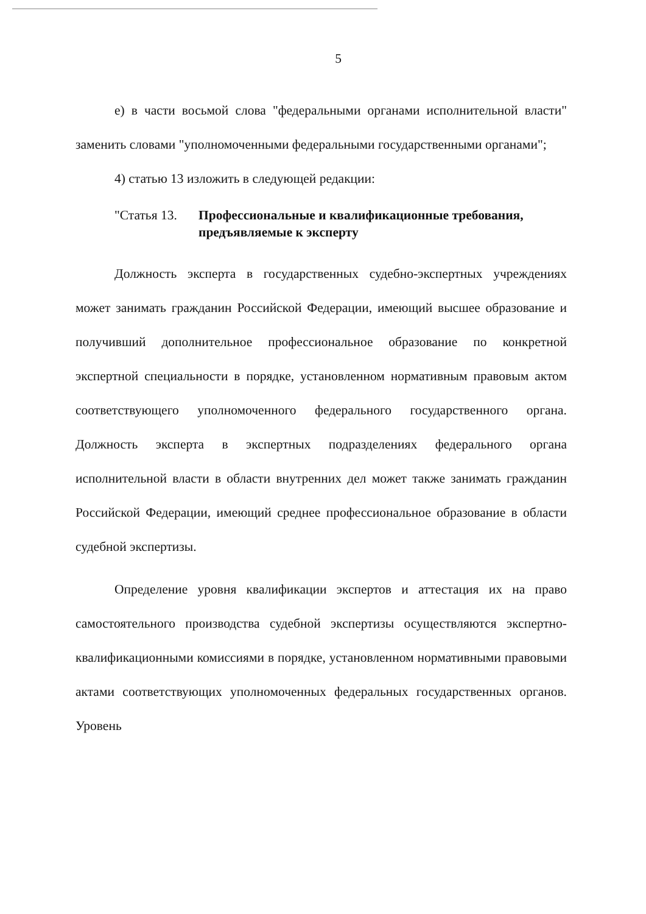5
е) в части восьмой слова "федеральными органами исполнительной власти" заменить словами "уполномоченными федеральными государственными органами";
4) статью 13 изложить в следующей редакции:
"Статья 13. Профессиональные и квалификационные требования, предъявляемые к эксперту
Должность эксперта в государственных судебно-экспертных учреждениях может занимать гражданин Российской Федерации, имеющий высшее образование и получивший дополнительное профессиональное образование по конкретной экспертной специальности в порядке, установленном нормативным правовым актом соответствующего уполномоченного федерального государственного органа. Должность эксперта в экспертных подразделениях федерального органа исполнительной власти в области внутренних дел может также занимать гражданин Российской Федерации, имеющий среднее профессиональное образование в области судебной экспертизы.
Определение уровня квалификации экспертов и аттестация их на право самостоятельного производства судебной экспертизы осуществляются экспертно-квалификационными комиссиями в порядке, установленном нормативными правовыми актами соответствующих уполномоченных федеральных государственных органов. Уровень